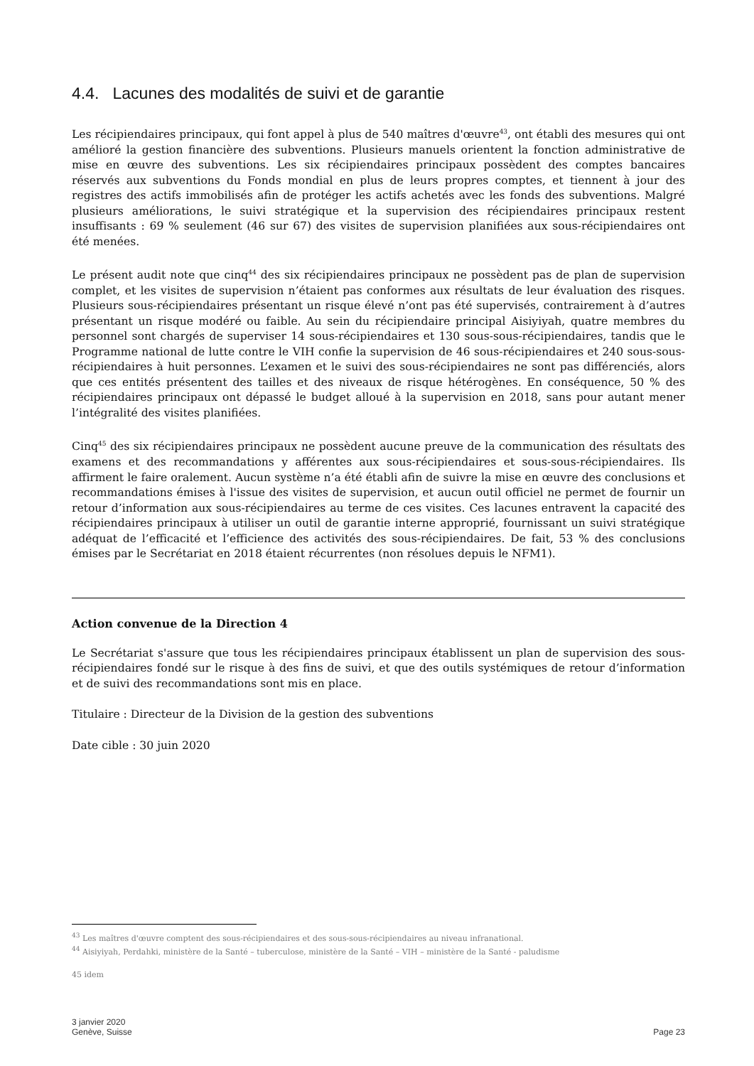4.4. Lacunes des modalités de suivi et de garantie
Les récipiendaires principaux, qui font appel à plus de 540 maîtres d'œuvre<sup>43</sup>, ont établi des mesures qui ont amélioré la gestion financière des subventions. Plusieurs manuels orientent la fonction administrative de mise en œuvre des subventions. Les six récipiendaires principaux possèdent des comptes bancaires réservés aux subventions du Fonds mondial en plus de leurs propres comptes, et tiennent à jour des registres des actifs immobilisés afin de protéger les actifs achetés avec les fonds des subventions. Malgré plusieurs améliorations, le suivi stratégique et la supervision des récipiendaires principaux restent insuffisants : 69 % seulement (46 sur 67) des visites de supervision planifiées aux sous-récipiendaires ont été menées.
Le présent audit note que cinq<sup>44</sup> des six récipiendaires principaux ne possèdent pas de plan de supervision complet, et les visites de supervision n’étaient pas conformes aux résultats de leur évaluation des risques. Plusieurs sous-récipiendaires présentant un risque élevé n’ont pas été supervisés, contrairement à d’autres présentant un risque modéré ou faible. Au sein du récipiendaire principal Aisiyiyah, quatre membres du personnel sont chargés de superviser 14 sous-récipiendaires et 130 sous-sous-récipiendaires, tandis que le Programme national de lutte contre le VIH confie la supervision de 46 sous-récipiendaires et 240 sous-sous-récipiendaires à huit personnes. L’examen et le suivi des sous-récipiendaires ne sont pas différenciés, alors que ces entités présentent des tailles et des niveaux de risque hétérogènes. En conséquence, 50 % des récipiendaires principaux ont dépassé le budget alloué à la supervision en 2018, sans pour autant mener l’intégralité des visites planifiées.
Cinq<sup>45</sup> des six récipiendaires principaux ne possèdent aucune preuve de la communication des résultats des examens et des recommandations y afférentes aux sous-récipiendaires et sous-sous-récipiendaires. Ils affirment le faire oralement. Aucun système n’a été établi afin de suivre la mise en œuvre des conclusions et recommandations émises à l'issue des visites de supervision, et aucun outil officiel ne permet de fournir un retour d’information aux sous-récipiendaires au terme de ces visites. Ces lacunes entravent la capacité des récipiendaires principaux à utiliser un outil de garantie interne approprié, fournissant un suivi stratégique adéquat de l’efficacité et l’efficience des activités des sous-récipiendaires. De fait, 53 % des conclusions émises par le Secrétariat en 2018 étaient récurrentes (non résolues depuis le NFM1).
Action convenue de la Direction 4
Le Secrétariat s'assure que tous les récipiendaires principaux établissent un plan de supervision des sous-récipiendaires fondé sur le risque à des fins de suivi, et que des outils systémiques de retour d’information et de suivi des recommandations sont mis en place.
Titulaire : Directeur de la Division de la gestion des subventions
Date cible : 30 juin 2020
<sup>43</sup> Les maîtres d'œuvre comptent des sous-récipiendaires et des sous-sous-récipiendaires au niveau infranational.
<sup>44</sup> Aisiyiyah, Perdahki, ministère de la Santé – tuberculose, ministère de la Santé – VIH – ministère de la Santé - paludisme
45 idem
3 janvier 2020
Genève, Suisse
Page 23